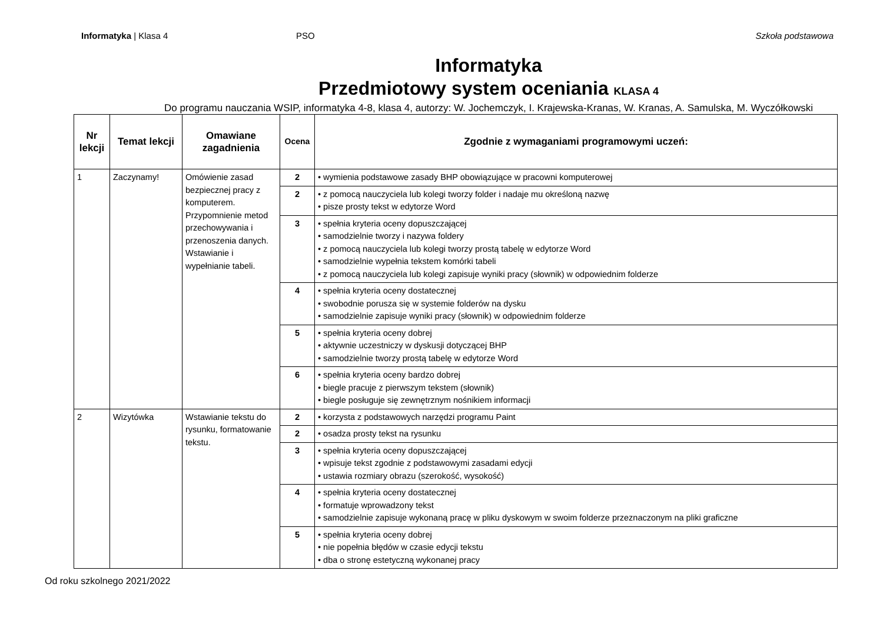Informatyka | Klasa 4 PSO Szkoła podstawowa
Informatyka
Przedmiotowy system oceniania KLASA 4
Do programu nauczania WSIP, informatyka 4-8, klasa 4, autorzy: W. Jochemczyk, I. Krajewska-Kranas, W. Kranas, A. Samulska, M. Wyczółkowski
| Nr lekcji | Temat lekcji | Omawiane zagadnienia | Ocena | Zgodnie z wymaganiami programowymi uczeń: |
| --- | --- | --- | --- | --- |
| 1 | Zaczynamy! | Omówienie zasad bezpiecznej pracy z komputerem. Przypomnienie metod przechowywania i przenoszenia danych. Wstawianie i wypełnianie tabeli. | 2 | • wymienia podstawowe zasady BHP obowiązujące w pracowni komputerowej |
| | | | 2 | • z pomocą nauczyciela lub kolegi tworzy folder i nadaje mu określoną nazwę • pisze prosty tekst w edytorze Word |
| | | | 3 | • spełnia kryteria oceny dopuszczającej • samodzielnie tworzy i nazywa foldery • z pomocą nauczyciela lub kolegi tworzy prostą tabelę w edytorze Word • samodzielnie wypełnia tekstem komórki tabeli • z pomocą nauczyciela lub kolegi zapisuje wyniki pracy (słownik) w odpowiednim folderze |
| | | | 4 | • spełnia kryteria oceny dostatecznej • swobodnie porusza się w systemie folderów na dysku • samodzielnie zapisuje wyniki pracy (słownik) w odpowiednim folderze |
| | | | 5 | • spełnia kryteria oceny dobrej • aktywnie uczestniczy w dyskusji dotyczącej BHP • samodzielnie tworzy prostą tabelę w edytorze Word |
| | | | 6 | • spełnia kryteria oceny bardzo dobrej • biegle pracuje z pierwszym tekstem (słownik) • biegle posługuje się zewnętrznym nośnikiem informacji |
| 2 | Wizytówka | Wstawianie tekstu do rysunku, formatowanie tekstu. | 2 | • korzysta z podstawowych narzędzi programu Paint |
| | | | 2 | • osadza prosty tekst na rysunku |
| | | | 3 | • spełnia kryteria oceny dopuszczającej • wpisuje tekst zgodnie z podstawowymi zasadami edycji • ustawia rozmiary obrazu (szerokość, wysokość) |
| | | | 4 | • spełnia kryteria oceny dostatecznej • formatuje wprowadzony tekst • samodzielnie zapisuje wykonaną pracę w pliku dyskowym w swoim folderze przeznaczonym na pliki graficzne |
| | | | 5 | • spełnia kryteria oceny dobrej • nie popełnia błędów w czasie edycji tekstu • dba o stronę estetyczną wykonanej pracy |
Od roku szkolnego 2021/2022